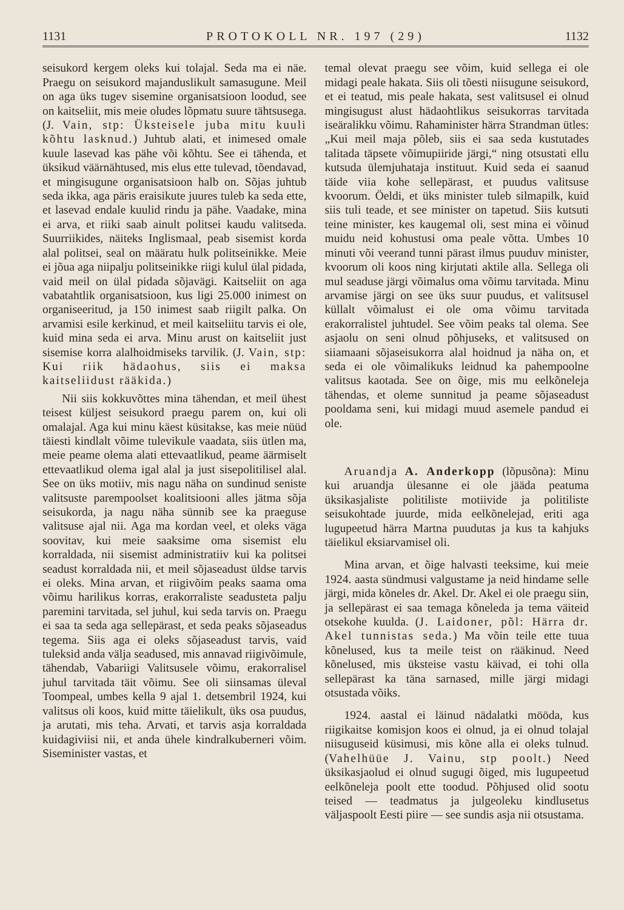1131 PROTOKOLL NR. 197 (29) 1132
seisukord kergem oleks kui tolajal. Seda ma ei näe. Praegu on seisukord majanduslikult samasugune. Meil on aga üks tugev sisemine organisatsioon loodud, see on kaitseliit, mis meie oludes lõpmatu suure tähtsusega. (J. Vain, stp: Üksteisele juba mitu kuuli kõhtu lasknud.) Juhtub alati, et inimesed omale kuule lasevad kas pähe või kõhtu. See ei tähenda, et üksikud väärnähtused, mis elus ette tulevad, tõendavad, et mingisugune organisatsioon halb on. Sõjas juhtub seda ikka, aga päris eraisikute juures tuleb ka seda ette, et lasevad endale kuulid rindu ja pähe. Vaadake, mina ei arva, et riiki saab ainult politsei kaudu valitseda. Suurriikides, näiteks Inglismaal, peab sisemist korda alal politsei, seal on määratu hulk politseinikke. Meie ei jõua aga niipalju politseinikke riigi kulul ülal pidada, vaid meil on ülal pidada sõjavägi. Kaitseliit on aga vabatahtlik organisatsioon, kus ligi 25.000 inimest on organiseeritud, ja 150 inimest saab riigilt palka. On arvamisi esile kerkinud, et meil kaitseliitu tarvis ei ole, kuid mina seda ei arva. Minu arust on kaitseliit just sisemise korra alalhoidmiseks tarvilik. (J. Vain, stp: Kui riik hädaohus, siis ei maksa kaitseliidust rääkida.)
Nii siis kokkuvõttes mina tähendan, et meil ühest teisest küljest seisukord praegu parem on, kui oli omalajal. Aga kui minu käest küsitakse, kas meie nüüd täiesti kindlalt võime tulevikule vaadata, siis ütlen ma, meie peame olema alati ettevaatlikud, peame äärmiselt ettevaatlikud olema igal alal ja just sisepolitilisel alal. See on üks motiiv, mis nagu näha on sundinud seniste valitsuste parempoolset koalitsiooni alles jätma sõja seisukorda, ja nagu näha sünnib see ka praeguse valitsuse ajal nii. Aga ma kordan veel, et oleks väga soovitav, kui meie saaksime oma sisemist elu korraldada, nii sisemist administratiiv kui ka politsei seadust korraldada nii, et meil sõjaseadust üldse tarvis ei oleks. Mina arvan, et riigivõim peaks saama oma võimu harilikus korras, erakorraliste seadusteta palju paremini tarvitada, sel juhul, kui seda tarvis on. Praegu ei saa ta seda aga sellepärast, et seda peaks sõjaseadus tegema. Siis aga ei oleks sõjaseadust tarvis, vaid tuleksid anda välja seadused, mis annavad riigivõimule, tähendab, Vabariigi Valitsusele võimu, erakorralisel juhul tarvitada täit võimu. See oli siinsamas üleval Toompeal, umbes kella 9 ajal 1. detsembril 1924, kui valitsus oli koos, kuid mitte täielikult, üks osa puudus, ja arutati, mis teha. Arvati, et tarvis asja korraldada kuidagiviisi nii, et anda ühele kindralkuberneri võim. Siseminister vastas, et
temal olevat praegu see võim, kuid sellega ei ole midagi peale hakata. Siis oli tõesti niisugune seisukord, et ei teatud, mis peale hakata, sest valitsusel ei olnud mingisugust alust hädaohtlikus seisukorras tarvitada iseäralikku võimu. Rahaminister härra Strandman ütles: „Kui meil maja põleb, siis ei saa seda kustutades talitada täpsete võimupiiride järgi,“ ning otsustati ellu kutsuda ülemjuhataja instituut. Kuid seda ei saanud täide viia kohe sellepärast, et puudus valitsuse kvoorum. Öeldi, et üks minister tuleb silmapilk, kuid siis tuli teade, et see minister on tapetud. Siis kutsuti teine minister, kes kaugemal oli, sest mina ei võinud muidu neid kohustusi oma peale võtta. Umbes 10 minuti või veerand tunni pärast ilmus puuduv minister, kvoorum oli koos ning kirjutati aktile alla. Sellega oli mul seaduse järgi võimalus oma võimu tarvitada. Minu arvamise järgi on see üks suur puudus, et valitsusel küllalt võimalust ei ole oma võimu tarvitada erakorralistel juhtudel. See võim peaks tal olema. See asjaolu on seni olnud põhjuseks, et valitsused on siiamaani sõjaseisukorra alal hoidnud ja näha on, et seda ei ole võimalikuks leidnud ka pahempoolne valitsus kaotada. See on õige, mis mu eelkõneleja tähendas, et oleme sunnitud ja peame sõjaseadust pooldama seni, kui midagi muud asemele pandud ei ole.
Aruandja A. Anderkopp (lõpusõna): Minu kui aruandja ülesanne ei ole jääda peatuma üksikasjaliste politiliste motiivide ja politiliste seisukohtade juurde, mida eelkõnelejad, eriti aga lugupeetud härra Martna puudutas ja kus ta kahjuks täielikul eksiarvamisel oli.
Mina arvan, et õige halvasti teeksime, kui meie 1924. aasta sündmusi valgustame ja neid hindame selle järgi, mida kõneles dr. Akel. Dr. Akel ei ole praegu siin, ja sellepärast ei saa temaga kõneleda ja tema väiteid otsekohe kuulda. (J. Laidoner, põl: Härra dr. Akel tunnistas seda.) Ma võin teile ette tuua kõnelused, kus ta meile teist on rääkinud. Need kõnelused, mis üksteise vastu käivad, ei tohi olla sellepärast ka täna sarnased, mille järgi midagi otsustada võiks.
1924. aastal ei läinud nädalatki mööda, kus riigikaitse komisjon koos ei olnud, ja ei olnud tolajal niisuguseid küsimusi, mis kõne alla ei oleks tulnud. (Vahelhüüe J. Vainu, stp poolt.) Need üksikasjaolud ei olnud sugugi õiged, mis lugupeetud eelkõneleja poolt ette toodud. Põhjused olid sootu teised — teadmatus ja julgeoleku kindlusetus väljaspoolt Eesti piire — see sundis asja nii otsustama.